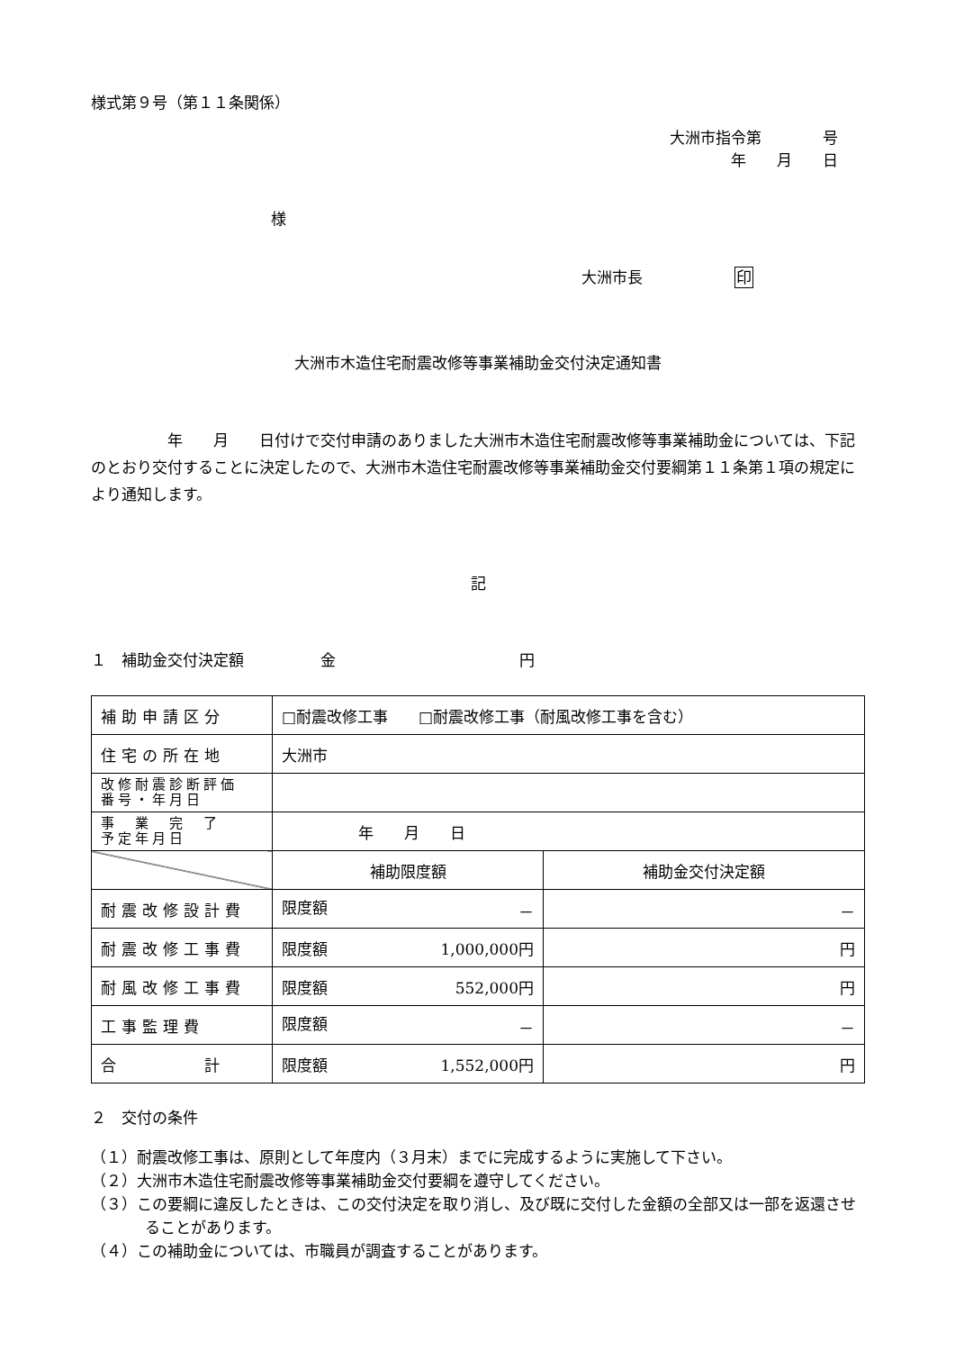様式第９号（第１１条関係）
大洲市指令第　　　　号
年　　月　　日
様
大洲市長　　　　　　印
大洲市木造住宅耐震改修等事業補助金交付決定通知書
　　　　　年　　月　　日付けで交付申請のありました大洲市木造住宅耐震改修等事業補助金については、下記のとおり交付することに決定したので、大洲市木造住宅耐震改修等事業補助金交付要綱第１１条第１項の規定により通知します。
記
１　補助金交付決定額　　　　　金　　　　　　　　　　　　円
| 補助申請区分 | □耐震改修工事 □耐震改修工事（耐風改修工事を含む） | |
| 住宅の所在地 | 大洲市 | |
| 改修耐震診断評価 番号・年月日 | | |
| 事 業 完 了 予定年月日 | 年 月 日 | |
| | 補助限度額 | 補助金交付決定額 |
| 耐震改修設計費 | 限度額 － | － |
| 耐震改修工事費 | 限度額 1,000,000円 | 円 |
| 耐風改修工事費 | 限度額 552,000円 | 円 |
| 工事監理費 | 限度額 － | － |
| 合 計 | 限度額 1,552,000円 | 円 |
２　交付の条件
（１）耐震改修工事は、原則として年度内（３月末）までに完成するように実施して下さい。
（２）大洲市木造住宅耐震改修等事業補助金交付要綱を遵守してください。
（３）この要綱に違反したときは、この交付決定を取り消し、及び既に交付した金額の全部又は一部を返還させることがあります。
（４）この補助金については、市職員が調査することがあります。